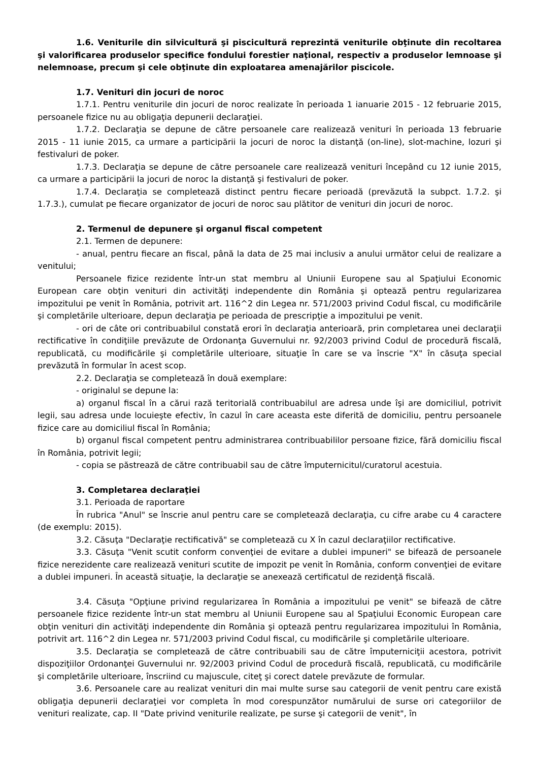1.6. Veniturile din silvicultură şi piscicultură reprezintă veniturile obţinute din recoltarea şi valorificarea produselor specifice fondului forestier naţional, respectiv a produselor lemnoase şi nelemnoase, precum şi cele obţinute din exploatarea amenajărilor piscicole.
1.7. Venituri din jocuri de noroc
1.7.1. Pentru veniturile din jocuri de noroc realizate în perioada 1 ianuarie 2015 - 12 februarie 2015, persoanele fizice nu au obligaţia depunerii declaraţiei.
1.7.2. Declaraţia se depune de către persoanele care realizează venituri în perioada 13 februarie 2015 - 11 iunie 2015, ca urmare a participării la jocuri de noroc la distanţă (on-line), slot-machine, lozuri şi festivaluri de poker.
1.7.3. Declaraţia se depune de către persoanele care realizează venituri începând cu 12 iunie 2015, ca urmare a participării la jocuri de noroc la distanţă şi festivaluri de poker.
1.7.4. Declaraţia se completează distinct pentru fiecare perioadă (prevăzută la subpct. 1.7.2. şi 1.7.3.), cumulat pe fiecare organizator de jocuri de noroc sau plătitor de venituri din jocuri de noroc.
2. Termenul de depunere şi organul fiscal competent
2.1. Termen de depunere:
- anual, pentru fiecare an fiscal, până la data de 25 mai inclusiv a anului următor celui de realizare a venitului;
Persoanele fizice rezidente într-un stat membru al Uniunii Europene sau al Spaţiului Economic European care obţin venituri din activităţi independente din România şi optează pentru regularizarea impozitului pe venit în România, potrivit art. 116^2 din Legea nr. 571/2003 privind Codul fiscal, cu modificările şi completările ulterioare, depun declaraţia pe perioada de prescripţie a impozitului pe venit.
- ori de câte ori contribuabilul constată erori în declaraţia anterioară, prin completarea unei declaraţii rectificative în condiţiile prevăzute de Ordonanţa Guvernului nr. 92/2003 privind Codul de procedură fiscală, republicată, cu modificările şi completările ulterioare, situaţie în care se va înscrie "X" în căsuţa special prevăzută în formular în acest scop.
2.2. Declaraţia se completează în două exemplare:
- originalul se depune la:
a) organul fiscal în a cărui rază teritorială contribuabilul are adresa unde îşi are domiciliul, potrivit legii, sau adresa unde locuieşte efectiv, în cazul în care aceasta este diferită de domiciliu, pentru persoanele fizice care au domiciliul fiscal în România;
b) organul fiscal competent pentru administrarea contribuabililor persoane fizice, fără domiciliu fiscal în România, potrivit legii;
- copia se păstrează de către contribuabil sau de către împuternicitul/curatorul acestuia.
3. Completarea declaraţiei
3.1. Perioada de raportare
În rubrica "Anul" se înscrie anul pentru care se completează declaraţia, cu cifre arabe cu 4 caractere (de exemplu: 2015).
3.2. Căsuţa "Declaraţie rectificativă" se completează cu X în cazul declaraţiilor rectificative.
3.3. Căsuţa "Venit scutit conform convenţiei de evitare a dublei impuneri" se bifează de persoanele fizice nerezidente care realizează venituri scutite de impozit pe venit în România, conform convenţiei de evitare a dublei impuneri. În această situaţie, la declaraţie se anexează certificatul de rezidenţă fiscală.
3.4. Căsuţa "Opţiune privind regularizarea în România a impozitului pe venit" se bifează de către persoanele fizice rezidente într-un stat membru al Uniunii Europene sau al Spaţiului Economic European care obţin venituri din activităţi independente din România şi optează pentru regularizarea impozitului în România, potrivit art. 116^2 din Legea nr. 571/2003 privind Codul fiscal, cu modificările şi completările ulterioare.
3.5. Declaraţia se completează de către contribuabili sau de către împuterniciţii acestora, potrivit dispoziţiilor Ordonanţei Guvernului nr. 92/2003 privind Codul de procedură fiscală, republicată, cu modificările şi completările ulterioare, înscriind cu majuscule, citeţ şi corect datele prevăzute de formular.
3.6. Persoanele care au realizat venituri din mai multe surse sau categorii de venit pentru care există obligaţia depunerii declaraţiei vor completa în mod corespunzător numărului de surse ori categoriilor de venituri realizate, cap. II "Date privind veniturile realizate, pe surse şi categorii de venit", în